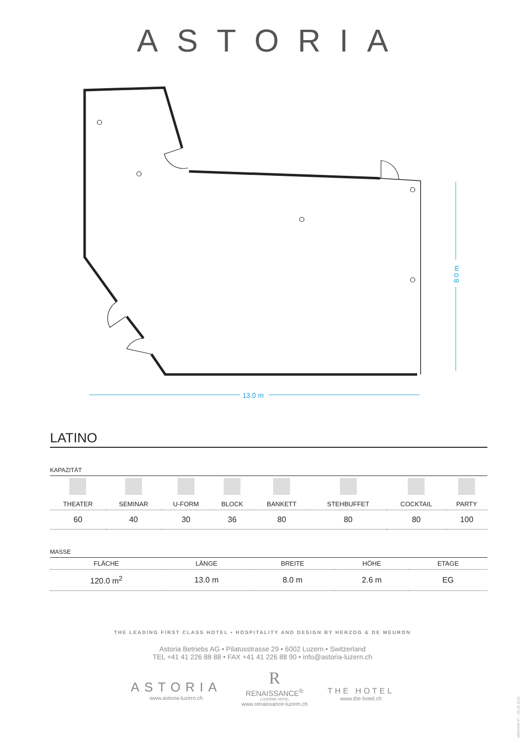ASTORIA
13.0 m
8.0 m
LATINO
KAPAZITÄT
| THEATER | SEMINAR | U-FORM | BLOCK | BANKETT | STEHBUFFET | COCKTAIL | PARTY |
| --- | --- | --- | --- | --- | --- | --- | --- |
| 60 | 40 | 30 | 36 | 80 | 80 | 80 | 100 |
MASSE
| FLÄCHE | LÄNGE | BREITE | HÖHE | ETAGE |
| --- | --- | --- | --- | --- |
| 120.0 m<sup>2</sup> | 13.0 m | 8.0 m | 2.6 m | EG |
THE LEADING FIRST CLASS HOTEL • HOSPITALITY AND DESIGN BY HERZOG & DE MEURON
Astoria Betriebs AG • Pilatusstrasse 29 • 6002 Luzern • Switzerland
TEL +41 41 226 88 88 • FAX +41 41 226 88 90 • info@astoria-luzern.ch
ASTORIA
www.astoria-luzern.ch
R
RENAISSANCE<sup>®</sup>
LUCERNE HOTEL
www.renaissance-luzern.ch
THE HOTEL
www.the-hotel.ch
VERSION 07 – 29.05.2015